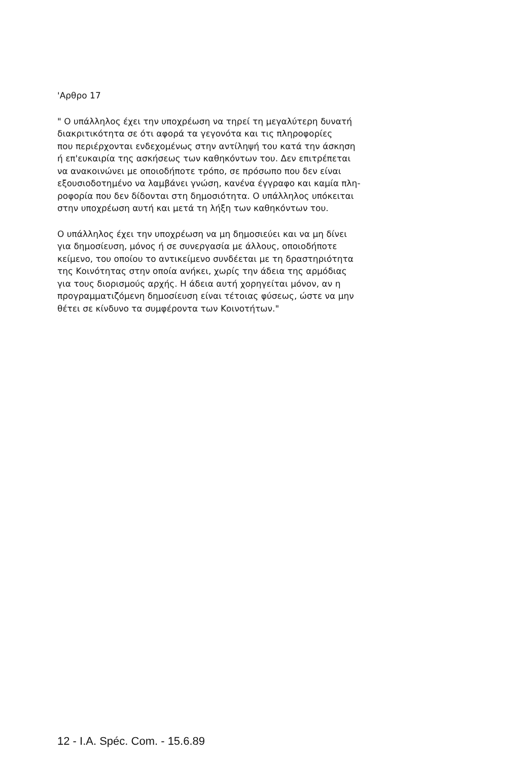'Αρθρο 17
" Ο υπάλληλος έχει την υποχρέωση να τηρεί τη μεγαλύτερη δυνατή
διακριτικότητα σε ότι αφορά τα γεγονότα και τις πληροφορίες
που περιέρχονται ενδεχομένως στην αντίληψή του κατά την άσκηση
ή επ'ευκαιρία της ασκήσεως των καθηκόντων του. Δεν επιτρέπεται
να ανακοινώνει με οποιοδήποτε τρόπο, σε πρόσωπο που δεν είναι
εξουσιοδοτημένο να λαμβάνει γνώση, κανένα έγγραφο και καμία πλη-
ροφορία που δεν δίδονται στη δημοσιότητα. Ο υπάλληλος υπόκειται
στην υποχρέωση αυτή και μετά τη λήξη των καθηκόντων του.
Ο υπάλληλος έχει την υποχρέωση να μη δημοσιεύει και να μη δίνει
για δημοσίευση, μόνος ή σε συνεργασία με άλλους, οποιοδήποτε
κείμενο, του οποίου το αντικείμενο συνδέεται με τη δραστηριότητα
της Κοινότητας στην οποία ανήκει, χωρίς την άδεια της αρμόδιας
για τους διορισμούς αρχής. Η άδεια αυτή χορηγείται μόνον, αν η
προγραμματιζόμενη δημοσίευση είναι τέτοιας φύσεως, ώστε να μην
θέτει σε κίνδυνο τα συμφέροντα των Κοινοτήτων."
12 - I.A. Spéc. Com. - 15.6.89